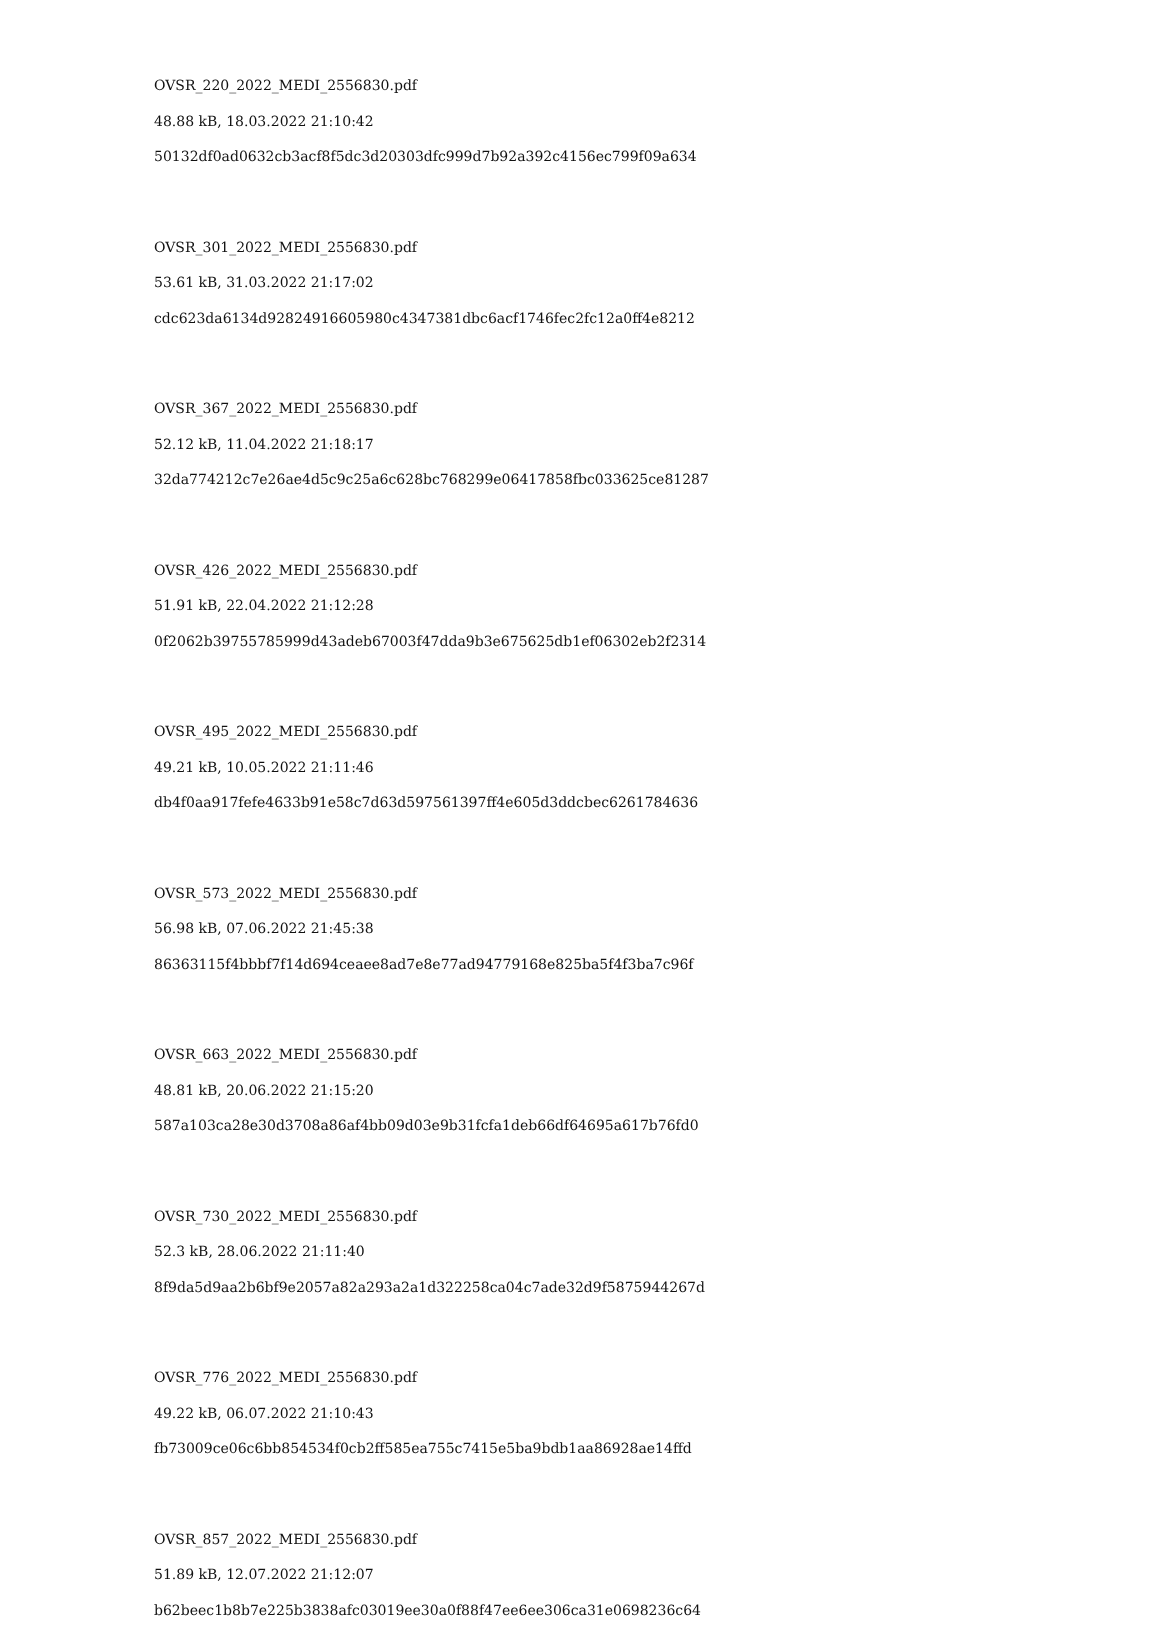OVSR_220_2022_MEDI_2556830.pdf
48.88 kB, 18.03.2022 21:10:42
50132df0ad0632cb3acf8f5dc3d20303dfc999d7b92a392c4156ec799f09a634
OVSR_301_2022_MEDI_2556830.pdf
53.61 kB, 31.03.2022 21:17:02
cdc623da6134d92824916605980c4347381dbc6acf1746fec2fc12a0ff4e8212
OVSR_367_2022_MEDI_2556830.pdf
52.12 kB, 11.04.2022 21:18:17
32da774212c7e26ae4d5c9c25a6c628bc768299e06417858fbc033625ce81287
OVSR_426_2022_MEDI_2556830.pdf
51.91 kB, 22.04.2022 21:12:28
0f2062b39755785999d43adeb67003f47dda9b3e675625db1ef06302eb2f2314
OVSR_495_2022_MEDI_2556830.pdf
49.21 kB, 10.05.2022 21:11:46
db4f0aa917fefe4633b91e58c7d63d597561397ff4e605d3ddcbec6261784636
OVSR_573_2022_MEDI_2556830.pdf
56.98 kB, 07.06.2022 21:45:38
86363115f4bbbf7f14d694ceaee8ad7e8e77ad94779168e825ba5f4f3ba7c96f
OVSR_663_2022_MEDI_2556830.pdf
48.81 kB, 20.06.2022 21:15:20
587a103ca28e30d3708a86af4bb09d03e9b31fcfa1deb66df64695a617b76fd0
OVSR_730_2022_MEDI_2556830.pdf
52.3 kB, 28.06.2022 21:11:40
8f9da5d9aa2b6bf9e2057a82a293a2a1d322258ca04c7ade32d9f5875944267d
OVSR_776_2022_MEDI_2556830.pdf
49.22 kB, 06.07.2022 21:10:43
fb73009ce06c6bb854534f0cb2ff585ea755c7415e5ba9bdb1aa86928ae14ffd
OVSR_857_2022_MEDI_2556830.pdf
51.89 kB, 12.07.2022 21:12:07
b62beec1b8b7e225b3838afc03019ee30a0f88f47ee6ee306ca31e0698236c64